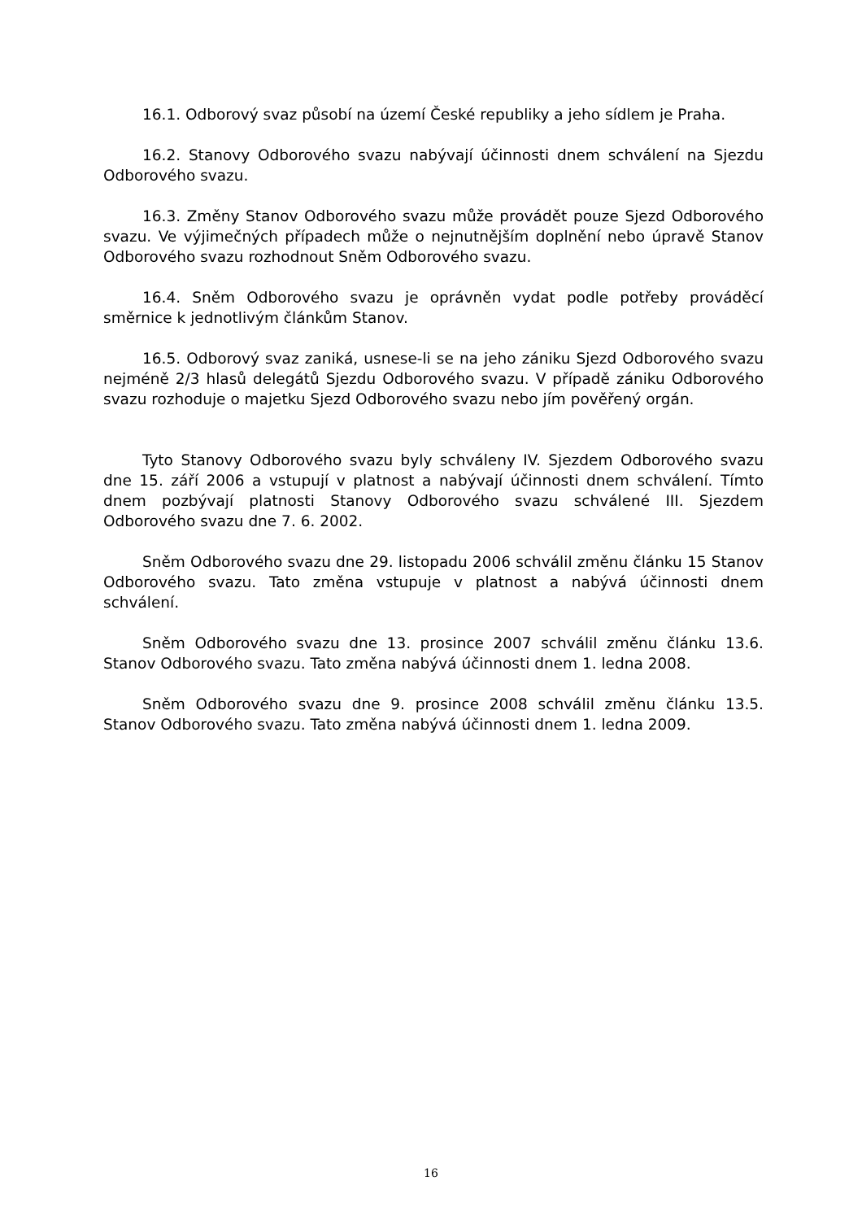16.1. Odborový svaz působí na území České republiky a jeho sídlem je Praha.
16.2. Stanovy Odborového svazu nabývají účinnosti dnem schválení na Sjezdu Odborového svazu.
16.3. Změny Stanov Odborového svazu může provádět pouze Sjezd Odborového svazu. Ve výjimečných případech může o nejnutnějším doplnění nebo úpravě Stanov Odborového svazu rozhodnout Sněm Odborového svazu.
16.4. Sněm Odborového svazu je oprávněn vydat podle potřeby prováděcí směrnice k jednotlivým článkům Stanov.
16.5. Odborový svaz zaniká, usnese-li se na jeho zániku Sjezd Odborového svazu nejméně 2/3 hlasů delegátů Sjezdu Odborového svazu. V případě zániku Odborového svazu rozhoduje o majetku Sjezd Odborového svazu nebo jím pověřený orgán.
Tyto Stanovy Odborového svazu byly schváleny IV. Sjezdem Odborového svazu dne 15. září 2006 a vstupují v platnost a nabývají účinnosti dnem schválení. Tímto dnem pozbývají platnosti Stanovy Odborového svazu schválené III. Sjezdem Odborového svazu dne 7. 6. 2002.
Sněm Odborového svazu dne 29. listopadu 2006 schválil změnu článku 15 Stanov Odborového svazu. Tato změna vstupuje v platnost a nabývá účinnosti dnem schválení.
Sněm Odborového svazu dne 13. prosince 2007 schválil změnu článku 13.6. Stanov Odborového svazu. Tato změna nabývá účinnosti dnem 1. ledna 2008.
Sněm Odborového svazu dne 9. prosince 2008 schválil změnu článku 13.5. Stanov Odborového svazu. Tato změna nabývá účinnosti dnem 1. ledna 2009.
16